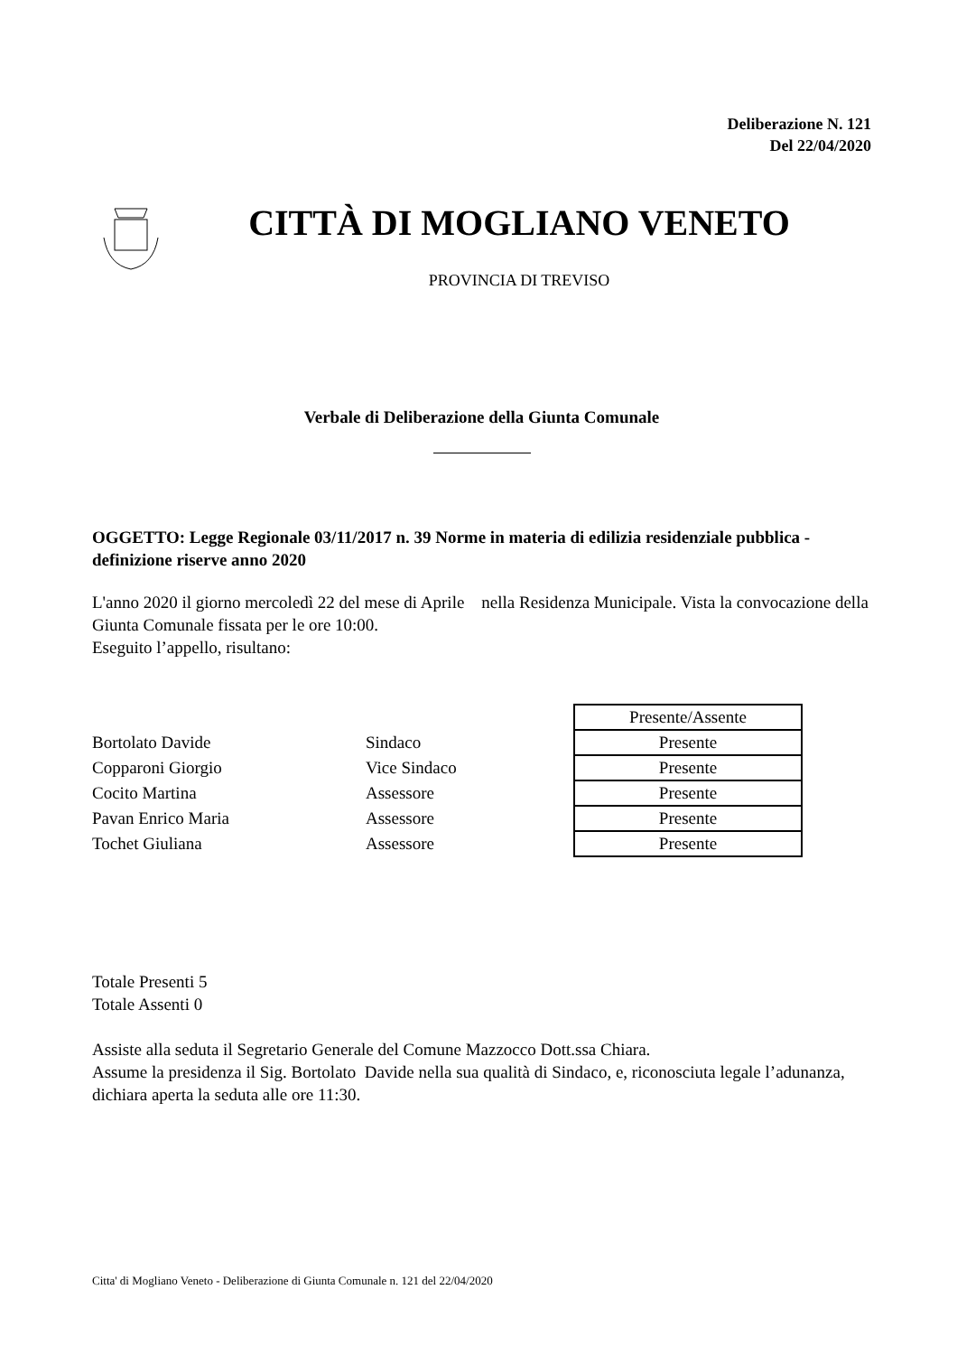Deliberazione N. 121
Del 22/04/2020
CITTÀ DI MOGLIANO VENETO
PROVINCIA DI TREVISO
Verbale di Deliberazione della Giunta Comunale
OGGETTO: Legge Regionale 03/11/2017 n. 39 Norme in materia di edilizia residenziale pubblica - definizione riserve anno 2020
L'anno 2020 il giorno mercoledì 22 del mese di Aprile nella Residenza Municipale. Vista la convocazione della Giunta Comunale fissata per le ore 10:00.
Eseguito l’appello, risultano:
| | | Presente/Assente |
| Bortolato Davide | Sindaco | Presente |
| Copparoni Giorgio | Vice Sindaco | Presente |
| Cocito Martina | Assessore | Presente |
| Pavan Enrico Maria | Assessore | Presente |
| Tochet Giuliana | Assessore | Presente |
Totale Presenti 5
Totale Assenti 0
Assiste alla seduta il Segretario Generale del Comune Mazzocco Dott.ssa Chiara.
Assume la presidenza il Sig. Bortolato Davide nella sua qualità di Sindaco, e, riconosciuta legale l’adunanza, dichiara aperta la seduta alle ore 11:30.
Citta' di Mogliano Veneto - Deliberazione di Giunta Comunale n. 121 del 22/04/2020